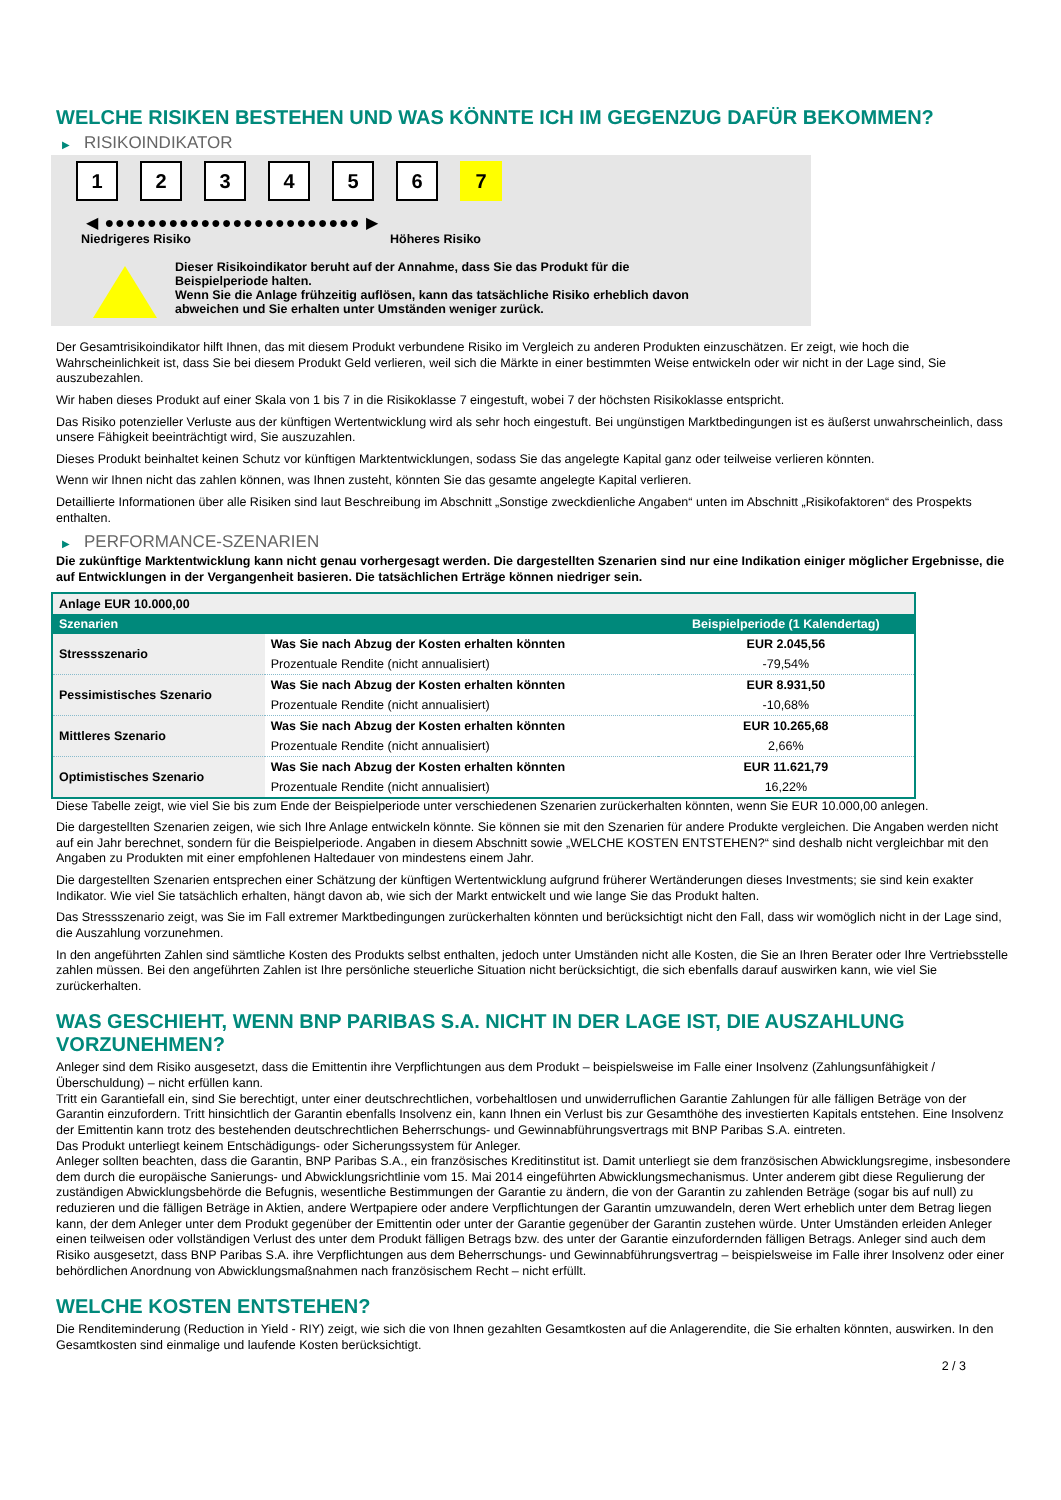WELCHE RISIKEN BESTEHEN UND WAS KÖNNTE ICH IM GEGENZUG DAFÜR BEKOMMEN?
▶ RISIKOINDIKATOR
1 2 3 4 5 6 7
◀ ●●●●●●●●●●●●●●●●●●●●●●●● ▶
Niedrigeres Risiko Höheres Risiko
Dieser Risikoindikator beruht auf der Annahme, dass Sie das Produkt für die
Beispielperiode halten.
Wenn Sie die Anlage frühzeitig auflösen, kann das tatsächliche Risiko erheblich davon
abweichen und Sie erhalten unter Umständen weniger zurück.
Der Gesamtrisikoindikator hilft Ihnen, das mit diesem Produkt verbundene Risiko im Vergleich zu anderen Produkten einzuschätzen. Er zeigt, wie hoch die Wahrscheinlichkeit ist, dass Sie bei diesem Produkt Geld verlieren, weil sich die Märkte in einer bestimmten Weise entwickeln oder wir nicht in der Lage sind, Sie auszubezahlen.
Wir haben dieses Produkt auf einer Skala von 1 bis 7 in die Risikoklasse 7 eingestuft, wobei 7 der höchsten Risikoklasse entspricht.
Das Risiko potenzieller Verluste aus der künftigen Wertentwicklung wird als sehr hoch eingestuft. Bei ungünstigen Marktbedingungen ist es äußerst unwahrscheinlich, dass unsere Fähigkeit beeinträchtigt wird, Sie auszuzahlen.
Dieses Produkt beinhaltet keinen Schutz vor künftigen Marktentwicklungen, sodass Sie das angelegte Kapital ganz oder teilweise verlieren könnten.
Wenn wir Ihnen nicht das zahlen können, was Ihnen zusteht, könnten Sie das gesamte angelegte Kapital verlieren.
Detaillierte Informationen über alle Risiken sind laut Beschreibung im Abschnitt „Sonstige zweckdienliche Angaben“ unten im Abschnitt „Risikofaktoren“ des Prospekts enthalten.
▶ PERFORMANCE-SZENARIEN
Die zukünftige Marktentwicklung kann nicht genau vorhergesagt werden. Die dargestellten Szenarien sind nur eine Indikation einiger möglicher Ergebnisse, die auf Entwicklungen in der Vergangenheit basieren. Die tatsächlichen Erträge können niedriger sein.
| Anlage EUR 10.000,00 | | |
| --- | --- | --- |
| Szenarien | | Beispielperiode (1 Kalendertag) |
| Stressszenario | Was Sie nach Abzug der Kosten erhalten könnten | EUR 2.045,56 |
| | Prozentuale Rendite (nicht annualisiert) | -79,54% |
| Pessimistisches Szenario | Was Sie nach Abzug der Kosten erhalten könnten | EUR 8.931,50 |
| | Prozentuale Rendite (nicht annualisiert) | -10,68% |
| Mittleres Szenario | Was Sie nach Abzug der Kosten erhalten könnten | EUR 10.265,68 |
| | Prozentuale Rendite (nicht annualisiert) | 2,66% |
| Optimistisches Szenario | Was Sie nach Abzug der Kosten erhalten könnten | EUR 11.621,79 |
| | Prozentuale Rendite (nicht annualisiert) | 16,22% |
Diese Tabelle zeigt, wie viel Sie bis zum Ende der Beispielperiode unter verschiedenen Szenarien zurückerhalten könnten, wenn Sie EUR 10.000,00 anlegen.
Die dargestellten Szenarien zeigen, wie sich Ihre Anlage entwickeln könnte. Sie können sie mit den Szenarien für andere Produkte vergleichen. Die Angaben werden nicht auf ein Jahr berechnet, sondern für die Beispielperiode. Angaben in diesem Abschnitt sowie „WELCHE KOSTEN ENTSTEHEN?“ sind deshalb nicht vergleichbar mit den Angaben zu Produkten mit einer empfohlenen Haltedauer von mindestens einem Jahr.
Die dargestellten Szenarien entsprechen einer Schätzung der künftigen Wertentwicklung aufgrund früherer Wertänderungen dieses Investments; sie sind kein exakter Indikator. Wie viel Sie tatsächlich erhalten, hängt davon ab, wie sich der Markt entwickelt und wie lange Sie das Produkt halten.
Das Stressszenario zeigt, was Sie im Fall extremer Marktbedingungen zurückerhalten könnten und berücksichtigt nicht den Fall, dass wir womöglich nicht in der Lage sind, die Auszahlung vorzunehmen.
In den angeführten Zahlen sind sämtliche Kosten des Produkts selbst enthalten, jedoch unter Umständen nicht alle Kosten, die Sie an Ihren Berater oder Ihre Vertriebsstelle zahlen müssen. Bei den angeführten Zahlen ist Ihre persönliche steuerliche Situation nicht berücksichtigt, die sich ebenfalls darauf auswirken kann, wie viel Sie zurückerhalten.
WAS GESCHIEHT, WENN BNP PARIBAS S.A. NICHT IN DER LAGE IST, DIE AUSZAHLUNG VORZUNEHMEN?
Anleger sind dem Risiko ausgesetzt, dass die Emittentin ihre Verpflichtungen aus dem Produkt – beispielsweise im Falle einer Insolvenz (Zahlungsunfähigkeit / Überschuldung) – nicht erfüllen kann.
Tritt ein Garantiefall ein, sind Sie berechtigt, unter einer deutschrechtlichen, vorbehaltlosen und unwiderruflichen Garantie Zahlungen für alle fälligen Beträge von der Garantin einzufordern. Tritt hinsichtlich der Garantin ebenfalls Insolvenz ein, kann Ihnen ein Verlust bis zur Gesamthöhe des investierten Kapitals entstehen. Eine Insolvenz der Emittentin kann trotz des bestehenden deutschrechtlichen Beherrschungs- und Gewinnabführungsvertrags mit BNP Paribas S.A. eintreten.
Das Produkt unterliegt keinem Entschädigungs- oder Sicherungssystem für Anleger.
Anleger sollten beachten, dass die Garantin, BNP Paribas S.A., ein französisches Kreditinstitut ist. Damit unterliegt sie dem französischen Abwicklungsregime, insbesondere dem durch die europäische Sanierungs- und Abwicklungsrichtlinie vom 15. Mai 2014 eingeführten Abwicklungsmechanismus. Unter anderem gibt diese Regulierung der zuständigen Abwicklungsbehörde die Befugnis, wesentliche Bestimmungen der Garantie zu ändern, die von der Garantin zu zahlenden Beträge (sogar bis auf null) zu reduzieren und die fälligen Beträge in Aktien, andere Wertpapiere oder andere Verpflichtungen der Garantin umzuwandeln, deren Wert erheblich unter dem Betrag liegen kann, der dem Anleger unter dem Produkt gegenüber der Emittentin oder unter der Garantie gegenüber der Garantin zustehen würde. Unter Umständen erleiden Anleger einen teilweisen oder vollständigen Verlust des unter dem Produkt fälligen Betrags bzw. des unter der Garantie einzufordernden fälligen Betrags. Anleger sind auch dem Risiko ausgesetzt, dass BNP Paribas S.A. ihre Verpflichtungen aus dem Beherrschungs- und Gewinnabführungsvertrag – beispielsweise im Falle ihrer Insolvenz oder einer behördlichen Anordnung von Abwicklungsmaßnahmen nach französischem Recht – nicht erfüllt.
WELCHE KOSTEN ENTSTEHEN?
Die Renditeminderung (Reduction in Yield - RIY) zeigt, wie sich die von Ihnen gezahlten Gesamtkosten auf die Anlagerendite, die Sie erhalten könnten, auswirken. In den Gesamtkosten sind einmalige und laufende Kosten berücksichtigt.
2 / 3